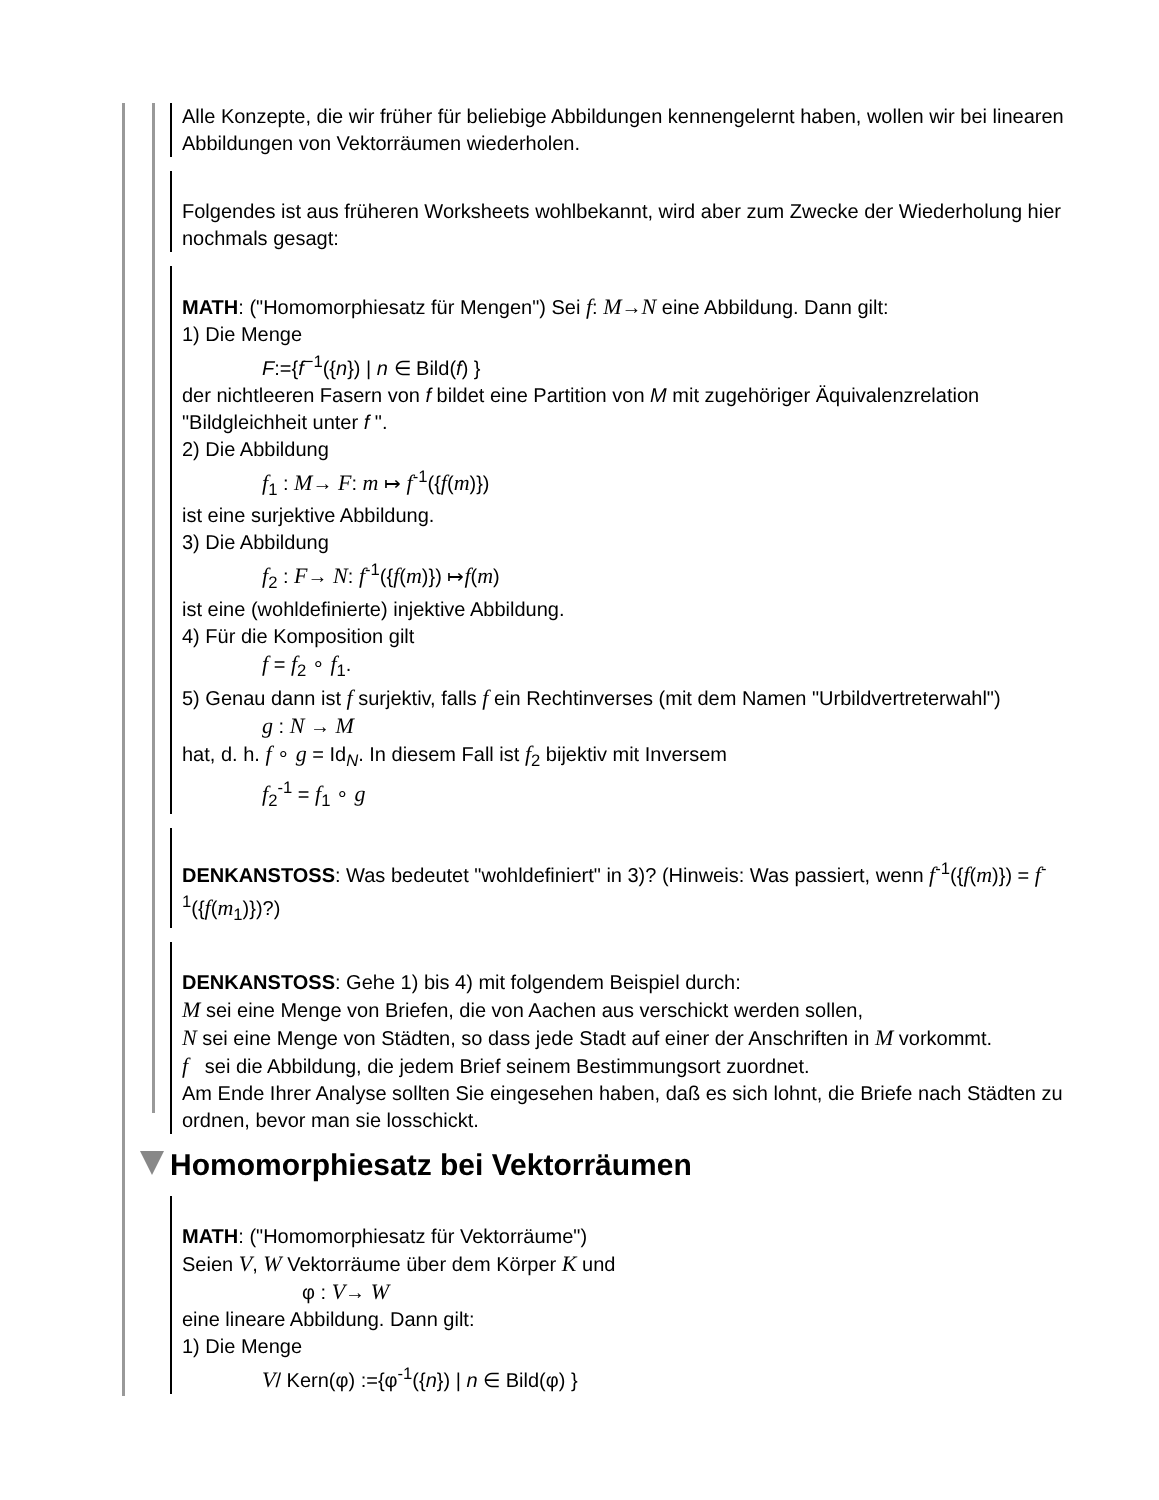Alle Konzepte, die wir früher für beliebige Abbildungen kennengelernt haben, wollen wir bei linearen Abbildungen von Vektorräumen wiederholen.
Folgendes ist aus früheren Worksheets wohlbekannt, wird aber zum Zwecke der Wiederholung hier nochmals gesagt:
MATH: ("Homomorphiesatz für Mengen") Sei f: M→N eine Abbildung. Dann gilt:
1) Die Menge
F:={f<sup>−1</sup>({n}) | n ∈ Bild(f) }
der nichtleeren Fasern von f bildet eine Partition von M mit zugehöriger Äquivalenzrelation "Bildgleichheit unter f ".
2) Die Abbildung
f<sub>1</sub> : M→ F: m ↦ f<sup>-1</sup>({f(m)})
ist eine surjektive Abbildung.
3) Die Abbildung
f<sub>2</sub> : F→ N: f<sup>-1</sup>({f(m)}) ↦f(m)
ist eine (wohldefinierte) injektive Abbildung.
4) Für die Komposition gilt
f = f<sub>2</sub> ∘ f<sub>1</sub>.
5) Genau dann ist f surjektiv, falls f ein Rechtinverses (mit dem Namen "Urbildvertreterwahl")
g : N → M
hat, d. h. f ∘ g = Id<sub>N</sub>. In diesem Fall ist f<sub>2</sub> bijektiv mit Inversem
f<sub>2</sub><sup>-1</sup> = f<sub>1</sub> ∘ g
DENKANSTOSS: Was bedeutet "wohldefiniert" in 3)? (Hinweis: Was passiert, wenn f<sup>-1</sup>({f(m)}) = f<sup>-1</sup>({f(m<sub>1</sub>)})?)
DENKANSTOSS: Gehe 1) bis 4) mit folgendem Beispiel durch:
M sei eine Menge von Briefen, die von Aachen aus verschickt werden sollen,
N sei eine Menge von Städten, so dass jede Stadt auf einer der Anschriften in M vorkommt.
f sei die Abbildung, die jedem Brief seinem Bestimmungsort zuordnet.
Am Ende Ihrer Analyse sollten Sie eingesehen haben, daß es sich lohnt, die Briefe nach Städten zu ordnen, bevor man sie losschickt.
Homomorphiesatz bei Vektorräumen
MATH: ("Homomorphiesatz für Vektorräume")
Seien V, W Vektorräume über dem Körper K und
φ : V→ W
eine lineare Abbildung. Dann gilt:
1) Die Menge
V/ Kern(φ) :={φ<sup>-1</sup>({n}) | n ∈ Bild(φ) }